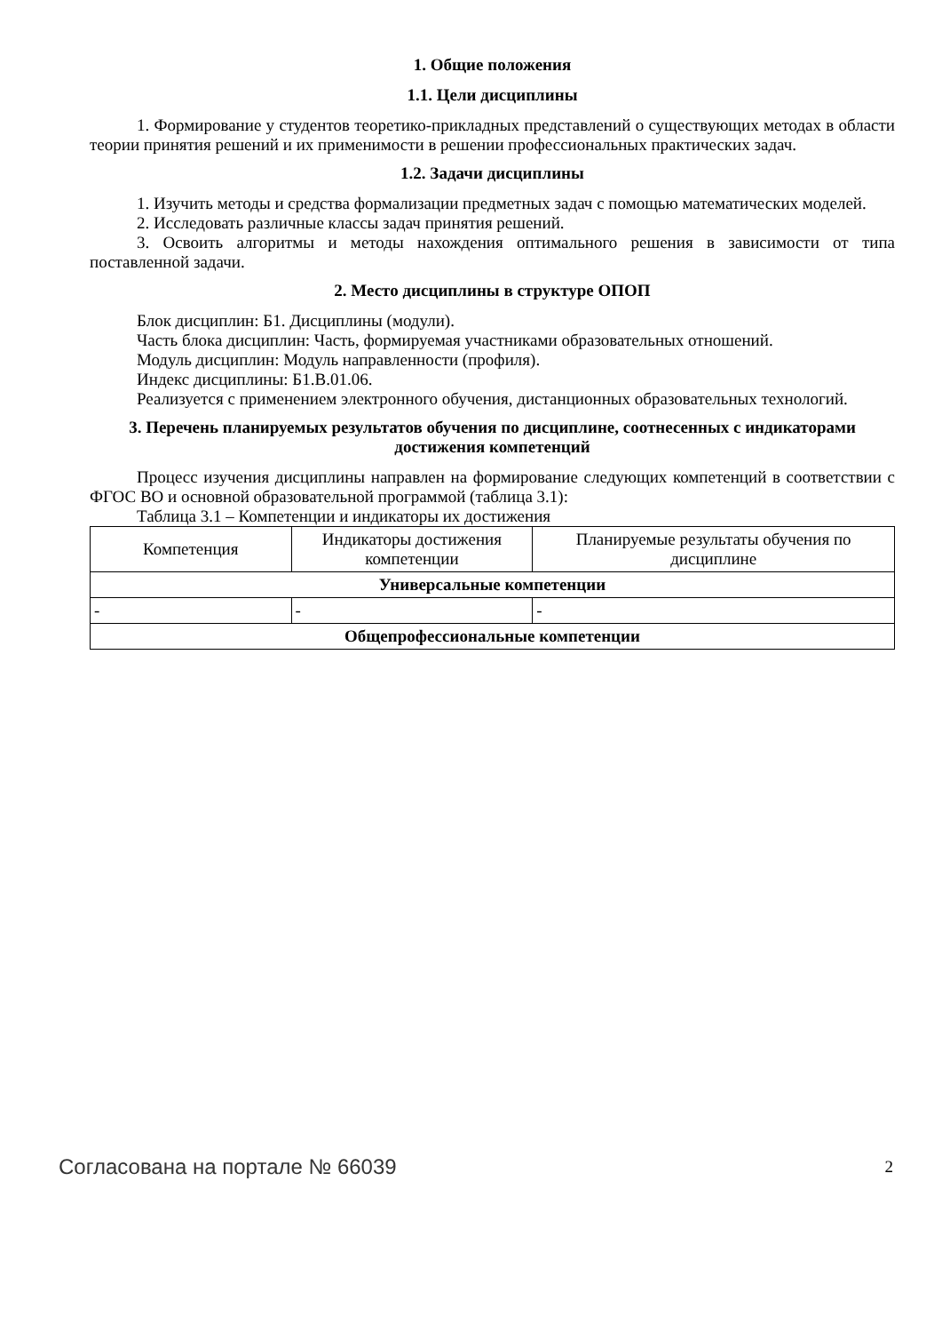1. Общие положения
1.1. Цели дисциплины
1. Формирование у студентов теоретико-прикладных представлений о существующих методах в области теории принятия решений и их применимости в решении профессиональных практических задач.
1.2. Задачи дисциплины
1. Изучить методы и средства формализации предметных задач с помощью математических моделей.
2. Исследовать различные классы задач принятия решений.
3. Освоить алгоритмы и методы нахождения оптимального решения в зависимости от типа поставленной задачи.
2. Место дисциплины в структуре ОПОП
Блок дисциплин: Б1. Дисциплины (модули).
Часть блока дисциплин: Часть, формируемая участниками образовательных отношений.
Модуль дисциплин: Модуль направленности (профиля).
Индекс дисциплины: Б1.В.01.06.
Реализуется с применением электронного обучения, дистанционных образовательных технологий.
3. Перечень планируемых результатов обучения по дисциплине, соотнесенных с индикаторами достижения компетенций
Процесс изучения дисциплины направлен на формирование следующих компетенций в соответствии с ФГОС ВО и основной образовательной программой (таблица 3.1):
Таблица 3.1 – Компетенции и индикаторы их достижения
| Компетенция | Индикаторы достижения компетенции | Планируемые результаты обучения по дисциплине |
| --- | --- | --- |
| Универсальные компетенции | | |
| - | - | - |
| Общепрофессиональные компетенции | | |
Согласована на портале № 66039 2